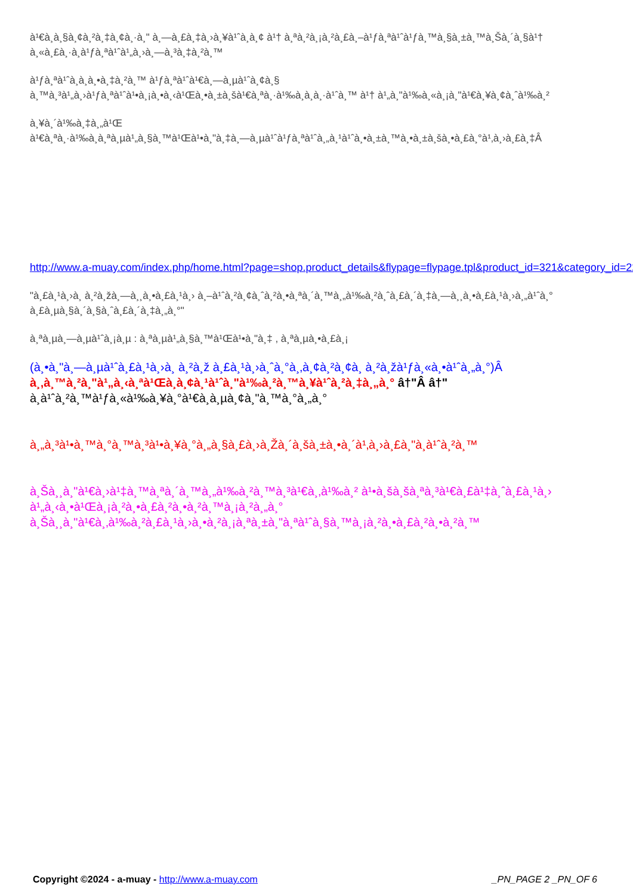à¹€à¸­à¸§à¸¢à¸²à¸‡à¸¢à¸·à¸" à¸—à¸£à¸‡à¸›à¸¥à¹ˆà¸­à¸¢ à¹† à¸ªà¸²à¸¡à¸²à¸£à¸–à¹ƒà¸ªà¹ˆà¹ƒà¸™à¸§à¸±à¸™à¸Šà¸´à¸§à¹†
à¸«à¸£à¸·à¸­à¹ƒà¸ªà¹ˆà¹„à¸›à¸—à¸³à¸‡à¸²à¸™
à¹ƒà¸ªà¹ˆà¸­à¸­à¸•à¸‡à¸²à¸™ à¹ƒà¸ªà¹ˆà¹€à¸—à¸µà¹ˆà¸¢à¸§
à¸™à¸³à¹„à¸›à¹ƒà¸ªà¹ˆà¹•à¸¡à¸•à¸‹à¹Œà¸•à¸±à¸šà¹€à¸ªà¸·à¹‰à¸­à¸­à¸·à¹ˆà¸™ à¹† à¹„à¸"à¹‰à¸«à¸¡à¸"à¹€à¸¥à¸¢à¸ˆà¹‰à¸²
à¸¥à¸´à¹‰à¸‡à¸„à¹Œ
à¹€à¸ªà¸·à¹‰à¸­à¸ªà¸µà¹„à¸§à¸™à¹Œà¹•à¸"à¸‡à¸—à¸µà¹ˆà¹ƒà¸ªà¹ˆà¸„à¸¹à¹ˆà¸•à¸±à¸™à¸•à¸±à¸šà¸•à¸£à¸°à¹‚à¸›à¸£à¸‡Â
http://www.a-muay.com/index.php/home.html?page=shop.product_details&flypage=flypage.tpl&product_id=321&category_id=22
"à¸£à¸¹à¸›à¸ à¸²à¸žà¸—à¸¸à¸•à¸£à¸¹à¸› à¸–à¹ˆà¸²à¸¢à¸ˆà¸²à¸•à¸ªà¸´à¸™à¸„à¹‰à¸²à¸ˆà¸£à¸´à¸‡à¸—à¸¸à¸•à¸£à¸¹à¸›à¸„à¹ˆà¸°
à¸£à¸µà¸§à¸´à¸§à¸ˆà¸£à¸´à¸‡à¸„à¸°"
à¸ªà¸µà¸—à¸µà¹ˆà¸¡à¸µ : à¸ªà¸µà¹„à¸§à¸™à¹Œà¹•à¸"à¸‡ , à¸ªà¸µà¸•à¸£à¸¡
(à¸•à¸"à¸—à¸µà¹ˆà¸£à¸¹à¸›à¸ à¸²à¸ž à¸£à¸¹à¸›à¸ˆà¸°à¸‚à¸¢à¸²à¸¢à¸ à¸²à¸žà¹ƒà¸«à¸•à¹ˆà¸„à¸°)Â
à¸‚à¸™à¸²à¸"à¹„à¸‹à¸ªà¹Œà¸­à¸¢à¸¹à¹ˆà¸"à¹‰à¸²à¸™à¸¥à¹ˆà¸²à¸‡à¸„à¸° â†"Â â†"
à¸­à¹ˆà¸²à¸™à¹ƒà¸«à¹‰à¸¥à¸°à¹€à¸­à¸µà¸¢à¸"à¸™à¸°à¸„à¸°
à¸„à¸³à¹•à¸™à¸°à¸™à¸³à¹•à¸¥à¸°à¸„à¸§à¸£à¸›à¸Žà¸´à¸šà¸±à¸•à¸´à¹‚à¸›à¸£à¸"à¸­à¹ˆà¸²à¸™
à¸Šà¸¸à¸"à¹€à¸›à¹‡à¸™à¸ªà¸´à¸™à¸„à¹‰à¸²à¸™à¸³à¹€à¸‚à¹‰à¸² à¹•à¸šà¸šà¸ªà¸³à¹€à¸£à¹‡à¸ˆà¸£à¸¹à¸›
à¹„à¸‹à¸•à¹Œà¸¡à¸²à¸•à¸£à¸²à¸•à¸²à¸™à¸¡à¸²à¸„à¸°
à¸Šà¸¸à¸"à¹€à¸‚à¹‰à¸²à¸£à¸¹à¸›à¸•à¸²à¸¡à¸ªà¸±à¸"à¸ªà¹ˆà¸§à¸™à¸¡à¸²à¸•à¸£à¸²à¸•à¸²à¸™
Copyright ©2024 - a-muay - http://www.a-muay.com
_PN_PAGE 2 _PN_OF 6